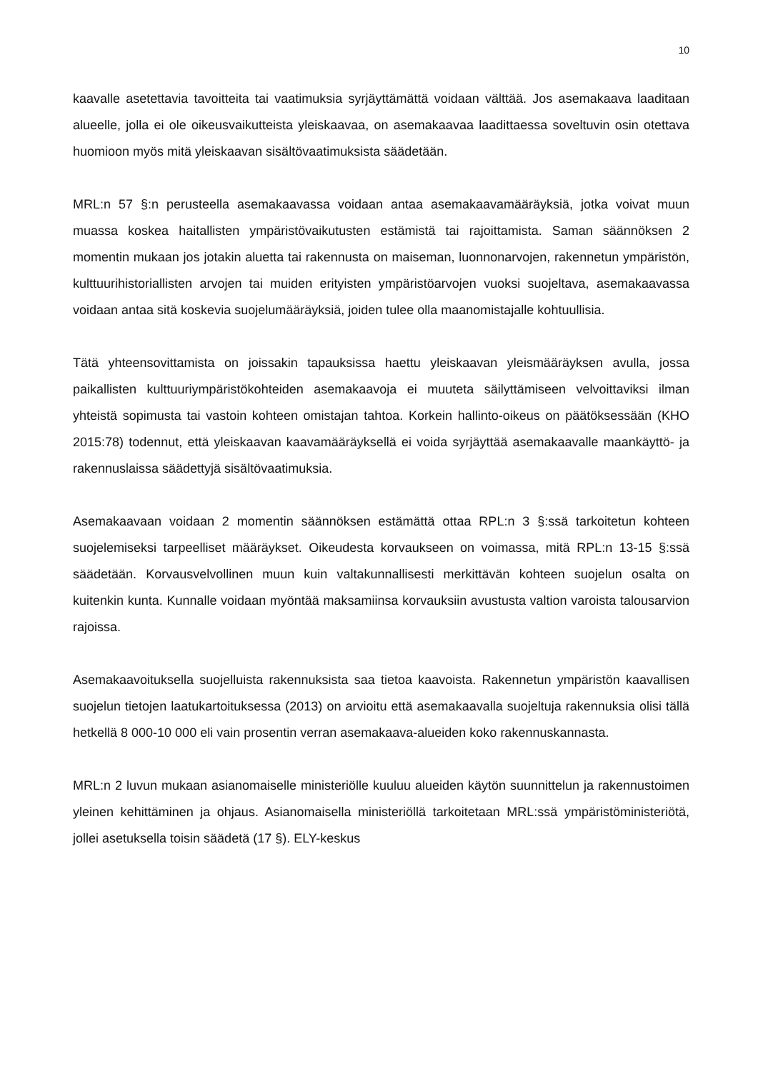10
kaavalle asetettavia tavoitteita tai vaatimuksia syrjäyttämättä voidaan välttää. Jos asemakaava laaditaan alueelle, jolla ei ole oikeusvaikutteista yleiskaavaa, on asemakaavaa laadittaessa soveltuvin osin otettava huomioon myös mitä yleiskaavan sisältövaatimuksista säädetään.
MRL:n 57 §:n perusteella asemakaavassa voidaan antaa asemakaavamääräyksiä, jotka voivat muun muassa koskea haitallisten ympäristövaikutusten estämistä tai rajoittamista. Saman säännöksen 2 momentin mukaan jos jotakin aluetta tai rakennusta on maiseman, luonnonarvojen, rakennetun ympäristön, kulttuurihistoriallisten arvojen tai muiden erityisten ympäristöarvojen vuoksi suojeltava, asemakaavassa voidaan antaa sitä koskevia suojelumääräyksiä, joiden tulee olla maanomistajalle kohtuullisia.
Tätä yhteensovittamista on joissakin tapauksissa haettu yleiskaavan yleismääräyksen avulla, jossa paikallisten kulttuuriympäristökohteiden asemakaavoja ei muuteta säilyttämiseen velvoittaviksi ilman yhteistä sopimusta tai vastoin kohteen omistajan tahtoa. Korkein hallinto-oikeus on päätöksessään (KHO 2015:78) todennut, että yleiskaavan kaavamääräyksellä ei voida syrjäyttää asemakaavalle maankäyttö- ja rakennuslaissa säädettyjä sisältövaatimuksia.
Asemakaavaan voidaan 2 momentin säännöksen estämättä ottaa RPL:n 3 §:ssä tarkoitetun kohteen suojelemiseksi tarpeelliset määräykset. Oikeudesta korvaukseen on voimassa, mitä RPL:n 13-15 §:ssä säädetään. Korvausvelvollinen muun kuin valtakunnallisesti merkittävän kohteen suojelun osalta on kuitenkin kunta. Kunnalle voidaan myöntää maksamiinsa korvauksiin avustusta valtion varoista talousarvion rajoissa.
Asemakaavoituksella suojelluista rakennuksista saa tietoa kaavoista. Rakennetun ympäristön kaavallisen suojelun tietojen laatukartoituksessa (2013) on arvioitu että asemakaavalla suojeltuja rakennuksia olisi tällä hetkellä 8 000-10 000 eli vain prosentin verran asemakaava-alueiden koko rakennuskannasta.
MRL:n 2 luvun mukaan asianomaiselle ministeriölle kuuluu alueiden käytön suunnittelun ja rakennustoimen yleinen kehittäminen ja ohjaus. Asianomaisella ministeriöllä tarkoitetaan MRL:ssä ympäristöministeriötä, jollei asetuksella toisin säädetä (17 §). ELY-keskus